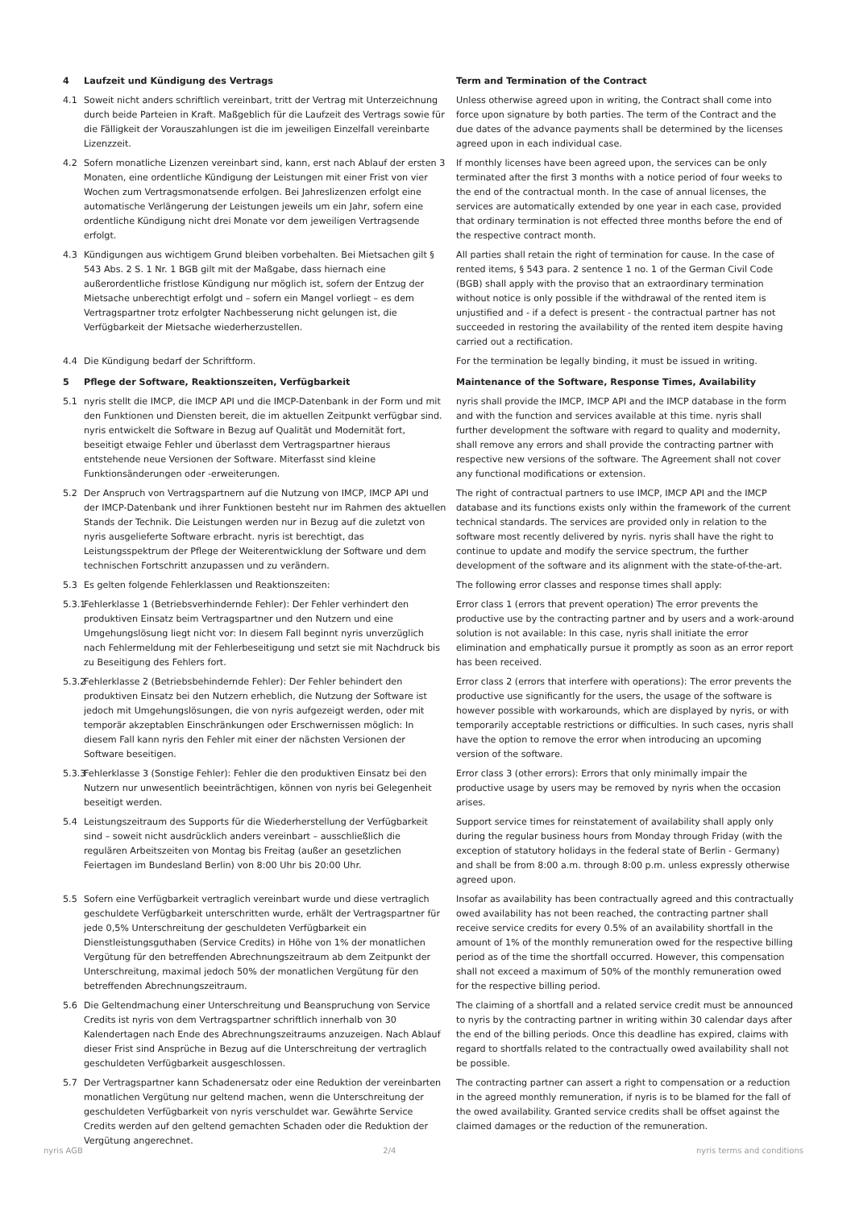4 Laufzeit und Kündigung des Vertrags Term and Termination of the Contract
4.1 Soweit nicht anders schriftlich vereinbart, tritt der Vertrag mit Unterzeichnung durch beide Parteien in Kraft. Maßgeblich für die Laufzeit des Vertrags sowie für die Fälligkeit der Vorauszahlungen ist die im jeweiligen Einzelfall vereinbarte Lizenzzeit.
Unless otherwise agreed upon in writing, the Contract shall come into force upon signature by both parties. The term of the Contract and the due dates of the advance payments shall be determined by the licenses agreed upon in each individual case.
4.2 Sofern monatliche Lizenzen vereinbart sind, kann, erst nach Ablauf der ersten 3 Monaten, eine ordentliche Kündigung der Leistungen mit einer Frist von vier Wochen zum Vertragsmonatsende erfolgen. Bei Jahreslizenzen erfolgt eine automatische Verlängerung der Leistungen jeweils um ein Jahr, sofern eine ordentliche Kündigung nicht drei Monate vor dem jeweiligen Vertragsende erfolgt.
If monthly licenses have been agreed upon, the services can be only terminated after the first 3 months with a notice period of four weeks to the end of the contractual month. In the case of annual licenses, the services are automatically extended by one year in each case, provided that ordinary termination is not effected three months before the end of the respective contract month.
4.3 Kündigungen aus wichtigem Grund bleiben vorbehalten. Bei Mietsachen gilt § 543 Abs. 2 S. 1 Nr. 1 BGB gilt mit der Maßgabe, dass hiernach eine außerordentliche fristlose Kündigung nur möglich ist, sofern der Entzug der Mietsache unberechtigt erfolgt und – sofern ein Mangel vorliegt – es dem Vertragspartner trotz erfolgter Nachbesserung nicht gelungen ist, die Verfügbarkeit der Mietsache wiederherzustellen.
All parties shall retain the right of termination for cause. In the case of rented items, § 543 para. 2 sentence 1 no. 1 of the German Civil Code (BGB) shall apply with the proviso that an extraordinary termination without notice is only possible if the withdrawal of the rented item is unjustified and - if a defect is present - the contractual partner has not succeeded in restoring the availability of the rented item despite having carried out a rectification.
4.4 Die Kündigung bedarf der Schriftform. For the termination be legally binding, it must be issued in writing.
5 Pflege der Software, Reaktionszeiten, Verfügbarkeit Maintenance of the Software, Response Times, Availability
5.1 nyris stellt die IMCP, die IMCP API und die IMCP-Datenbank in der Form und mit den Funktionen und Diensten bereit, die im aktuellen Zeitpunkt verfügbar sind. nyris entwickelt die Software in Bezug auf Qualität und Modernität fort, beseitigt etwaige Fehler und überlasst dem Vertragspartner hieraus entstehende neue Versionen der Software. Miterfasst sind kleine Funktionsänderungen oder -erweiterungen.
nyris shall provide the IMCP, IMCP API and the IMCP database in the form and with the function and services available at this time. nyris shall further development the software with regard to quality and modernity, shall remove any errors and shall provide the contracting partner with respective new versions of the software. The Agreement shall not cover any functional modifications or extension.
5.2 Der Anspruch von Vertragspartnern auf die Nutzung von IMCP, IMCP API und der IMCP-Datenbank und ihrer Funktionen besteht nur im Rahmen des aktuellen Stands der Technik. Die Leistungen werden nur in Bezug auf die zuletzt von nyris ausgelieferte Software erbracht. nyris ist berechtigt, das Leistungsspektrum der Pflege der Weiterentwicklung der Software und dem technischen Fortschritt anzupassen und zu verändern.
The right of contractual partners to use IMCP, IMCP API and the IMCP database and its functions exists only within the framework of the current technical standards. The services are provided only in relation to the software most recently delivered by nyris. nyris shall have the right to continue to update and modify the service spectrum, the further development of the software and its alignment with the state-of-the-art.
5.3 Es gelten folgende Fehlerklassen und Reaktionszeiten: The following error classes and response times shall apply:
5.3.1
Fehlerklasse 1 (Betriebsverhindernde Fehler): Der Fehler verhindert den produktiven Einsatz beim Vertragspartner und den Nutzern und eine Umgehungslösung liegt nicht vor: In diesem Fall beginnt nyris unverzüglich nach Fehlermeldung mit der Fehlerbeseitigung und setzt sie mit Nachdruck bis zu Beseitigung des Fehlers fort.
Error class 1 (errors that prevent operation) The error prevents the productive use by the contracting partner and by users and a work-around solution is not available: In this case, nyris shall initiate the error elimination and emphatically pursue it promptly as soon as an error report has been received.
5.3.2
Fehlerklasse 2 (Betriebsbehindernde Fehler): Der Fehler behindert den produktiven Einsatz bei den Nutzern erheblich, die Nutzung der Software ist jedoch mit Umgehungslösungen, die von nyris aufgezeigt werden, oder mit temporär akzeptablen Einschränkungen oder Erschwernissen möglich: In diesem Fall kann nyris den Fehler mit einer der nächsten Versionen der Software beseitigen.
Error class 2 (errors that interfere with operations): The error prevents the productive use significantly for the users, the usage of the software is however possible with workarounds, which are displayed by nyris, or with temporarily acceptable restrictions or difficulties. In such cases, nyris shall have the option to remove the error when introducing an upcoming version of the software.
5.3.3
Fehlerklasse 3 (Sonstige Fehler): Fehler die den produktiven Einsatz bei den Nutzern nur unwesentlich beeinträchtigen, können von nyris bei Gelegenheit beseitigt werden.
Error class 3 (other errors): Errors that only minimally impair the productive usage by users may be removed by nyris when the occasion arises.
5.4 Leistungszeitraum des Supports für die Wiederherstellung der Verfügbarkeit sind – soweit nicht ausdrücklich anders vereinbart – ausschließlich die regulären Arbeitszeiten von Montag bis Freitag (außer an gesetzlichen Feiertagen im Bundesland Berlin) von 8:00 Uhr bis 20:00 Uhr.
Support service times for reinstatement of availability shall apply only during the regular business hours from Monday through Friday (with the exception of statutory holidays in the federal state of Berlin - Germany) and shall be from 8:00 a.m. through 8:00 p.m. unless expressly otherwise agreed upon.
5.5 Sofern eine Verfügbarkeit vertraglich vereinbart wurde und diese vertraglich geschuldete Verfügbarkeit unterschritten wurde, erhält der Vertragspartner für jede 0,5% Unterschreitung der geschuldeten Verfügbarkeit ein Dienstleistungsguthaben (Service Credits) in Höhe von 1% der monatlichen Vergütung für den betreffenden Abrechnungszeitraum ab dem Zeitpunkt der Unterschreitung, maximal jedoch 50% der monatlichen Vergütung für den betreffenden Abrechnungszeitraum.
Insofar as availability has been contractually agreed and this contractually owed availability has not been reached, the contracting partner shall receive service credits for every 0.5% of an availability shortfall in the amount of 1% of the monthly remuneration owed for the respective billing period as of the time the shortfall occurred. However, this compensation shall not exceed a maximum of 50% of the monthly remuneration owed for the respective billing period.
5.6 Die Geltendmachung einer Unterschreitung und Beanspruchung von Service Credits ist nyris von dem Vertragspartner schriftlich innerhalb von 30 Kalendertagen nach Ende des Abrechnungszeitraums anzuzeigen. Nach Ablauf dieser Frist sind Ansprüche in Bezug auf die Unterschreitung der vertraglich geschuldeten Verfügbarkeit ausgeschlossen.
The claiming of a shortfall and a related service credit must be announced to nyris by the contracting partner in writing within 30 calendar days after the end of the billing periods. Once this deadline has expired, claims with regard to shortfalls related to the contractually owed availability shall not be possible.
5.7 Der Vertragspartner kann Schadenersatz oder eine Reduktion der vereinbarten monatlichen Vergütung nur geltend machen, wenn die Unterschreitung der geschuldeten Verfügbarkeit von nyris verschuldet war. Gewährte Service Credits werden auf den geltend gemachten Schaden oder die Reduktion der Vergütung angerechnet.
The contracting partner can assert a right to compensation or a reduction in the agreed monthly remuneration, if nyris is to be blamed for the fall of the owed availability. Granted service credits shall be offset against the claimed damages or the reduction of the remuneration.
nyris AGB 2/4 nyris terms and conditions